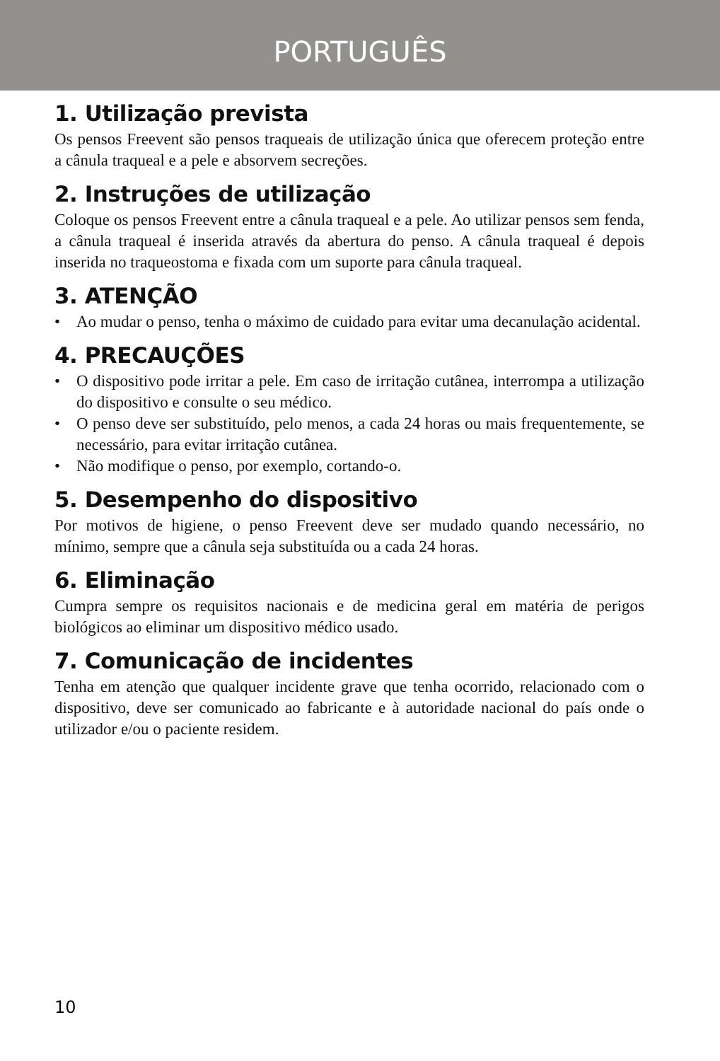PORTUGUÊS
1. Utilização prevista
Os pensos Freevent são pensos traqueais de utilização única que oferecem proteção entre a cânula traqueal e a pele e absorvem secreções.
2. Instruções de utilização
Coloque os pensos Freevent entre a cânula traqueal e a pele. Ao utilizar pensos sem fenda, a cânula traqueal é inserida através da abertura do penso. A cânula traqueal é depois inserida no traqueostoma e fixada com um suporte para cânula traqueal.
3. ATENÇÃO
• Ao mudar o penso, tenha o máximo de cuidado para evitar uma decanulação acidental.
4. PRECAUÇÕES
• O dispositivo pode irritar a pele. Em caso de irritação cutânea, interrompa a utilização do dispositivo e consulte o seu médico.
• O penso deve ser substituído, pelo menos, a cada 24 horas ou mais frequentemente, se necessário, para evitar irritação cutânea.
• Não modifique o penso, por exemplo, cortando-o.
5. Desempenho do dispositivo
Por motivos de higiene, o penso Freevent deve ser mudado quando necessário, no mínimo, sempre que a cânula seja substituída ou a cada 24 horas.
6. Eliminação
Cumpra sempre os requisitos nacionais e de medicina geral em matéria de perigos biológicos ao eliminar um dispositivo médico usado.
7. Comunicação de incidentes
Tenha em atenção que qualquer incidente grave que tenha ocorrido, relacionado com o dispositivo, deve ser comunicado ao fabricante e à autoridade nacional do país onde o utilizador e/ou o paciente residem.
10